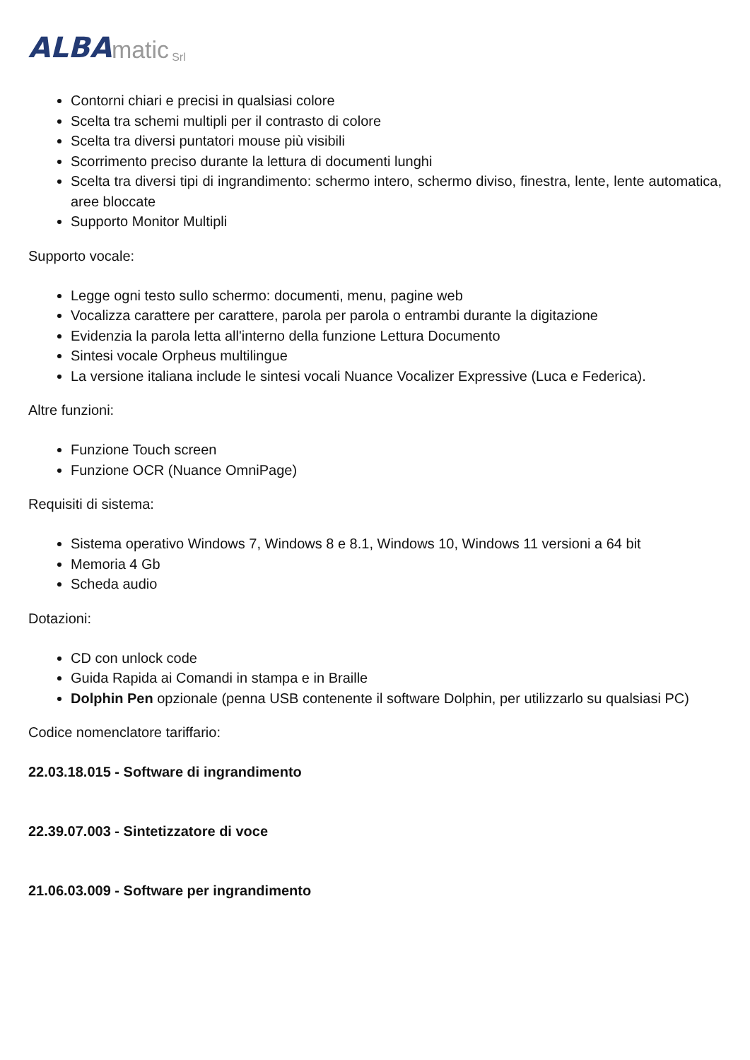ALBA matic Srl
Contorni chiari e precisi in qualsiasi colore
Scelta tra schemi multipli per il contrasto di colore
Scelta tra diversi puntatori mouse più visibili
Scorrimento preciso durante la lettura di documenti lunghi
Scelta tra diversi tipi di ingrandimento: schermo intero, schermo diviso, finestra, lente, lente automatica, aree bloccate
Supporto Monitor Multipli
Supporto vocale:
Legge ogni testo sullo schermo: documenti, menu, pagine web
Vocalizza carattere per carattere, parola per parola o entrambi durante la digitazione
Evidenzia la parola letta all'interno della funzione Lettura Documento
Sintesi vocale Orpheus multilingue
La versione italiana include le sintesi vocali Nuance Vocalizer Expressive (Luca e Federica).
Altre funzioni:
Funzione Touch screen
Funzione OCR (Nuance OmniPage)
Requisiti di sistema:
Sistema operativo Windows 7, Windows 8 e 8.1, Windows 10, Windows 11 versioni a 64 bit
Memoria 4 Gb
Scheda audio
Dotazioni:
CD con unlock code
Guida Rapida ai Comandi in stampa e in Braille
Dolphin Pen opzionale (penna USB contenente il software Dolphin, per utilizzarlo su qualsiasi PC)
Codice nomenclatore tariffario:
22.03.18.015 - Software di ingrandimento
22.39.07.003 - Sintetizzatore di voce
21.06.03.009 - Software per ingrandimento